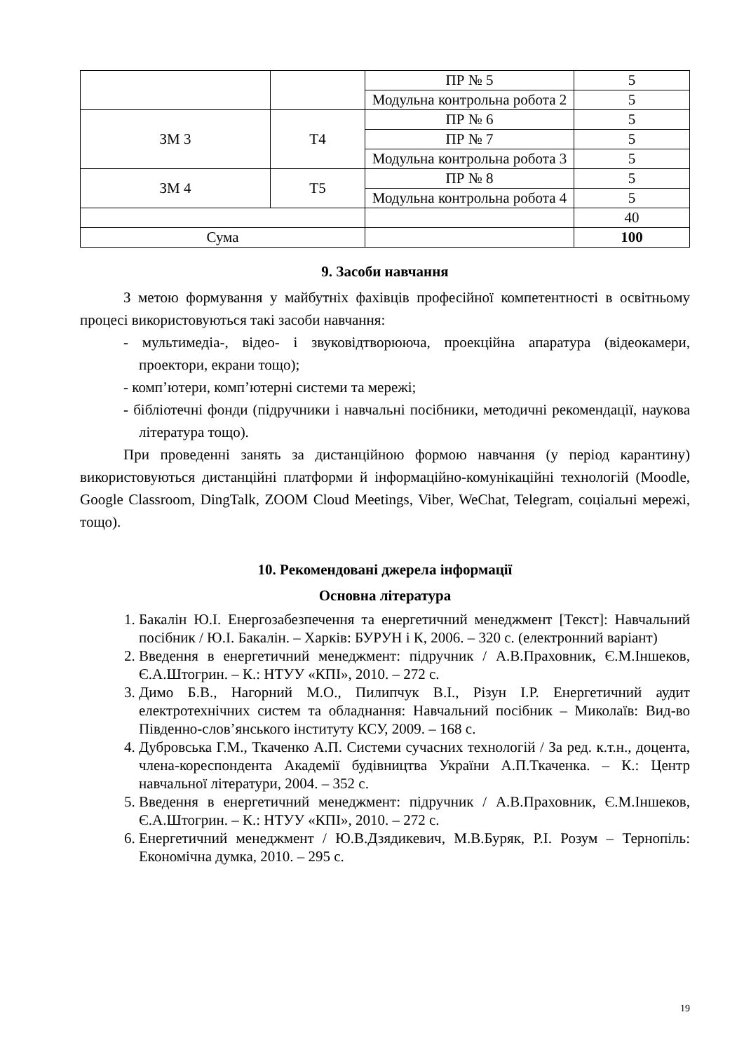| | | ПР № 5 | 5 |
| | | Модульна контрольна робота 2 | 5 |
| ЗМ 3 | Т4 | ПР № 6 | 5 |
| | | ПР № 7 | 5 |
| | | Модульна контрольна робота 3 | 5 |
| ЗМ 4 | Т5 | ПР № 8 | 5 |
| | | Модульна контрольна робота 4 | 5 |
| | | | 40 |
| Сума | | | 100 |
9. Засоби навчання
З метою формування у майбутніх фахівців професійної компетентності в освітньому процесі використовуються такі засоби навчання:
- мультимедіа-, відео- і звуковідтворююча, проекційна апаратура (відеокамери, проектори, екрани тощо);
- комп’ютери, комп’ютерні системи та мережі;
- бібліотечні фонди (підручники і навчальні посібники, методичні рекомендації, наукова література тощо).
При проведенні занять за дистанційною формою навчання (у період карантину) використовуються дистанційні платформи й інформаційно-комунікаційні технологій (Moodle, Google Classroom, DingTalk, ZOOM Cloud Meetings, Viber, WeChat, Telegram, соціальні мережі, тощо).
10. Рекомендовані джерела інформації
Основна література
1. Бакалін Ю.І. Енергозабезпечення та енергетичний менеджмент [Текст]: Навчальний посібник / Ю.І. Бакалін. – Харків: БУРУН і К, 2006. – 320 с. (електронний варіант)
2. Введення в енергетичний менеджмент: підручник / А.В.Праховник, Є.М.Іншеков, Є.А.Штогрин. – К.: НТУУ «КПІ», 2010. – 272 с.
3. Димо Б.В., Нагорний М.О., Пилипчук В.І., Різун І.Р. Енергетичний аудит електротехнічних систем та обладнання: Навчальний посібник – Миколаїв: Вид-во Південно-слов’янського інституту КСУ, 2009. – 168 с.
4. Дубровська Г.М., Ткаченко А.П. Системи сучасних технологій / За ред. к.т.н., доцента, члена-кореспондента Академії будівництва України А.П.Ткаченка. – К.: Центр навчальної літератури, 2004. – 352 с.
5. Введення в енергетичний менеджмент: підручник / А.В.Праховник, Є.М.Іншеков, Є.А.Штогрин. – К.: НТУУ «КПІ», 2010. – 272 с.
6. Енергетичний менеджмент / Ю.В.Дзядикевич, М.В.Буряк, Р.І. Розум – Тернопіль: Економічна думка, 2010. – 295 с.
19